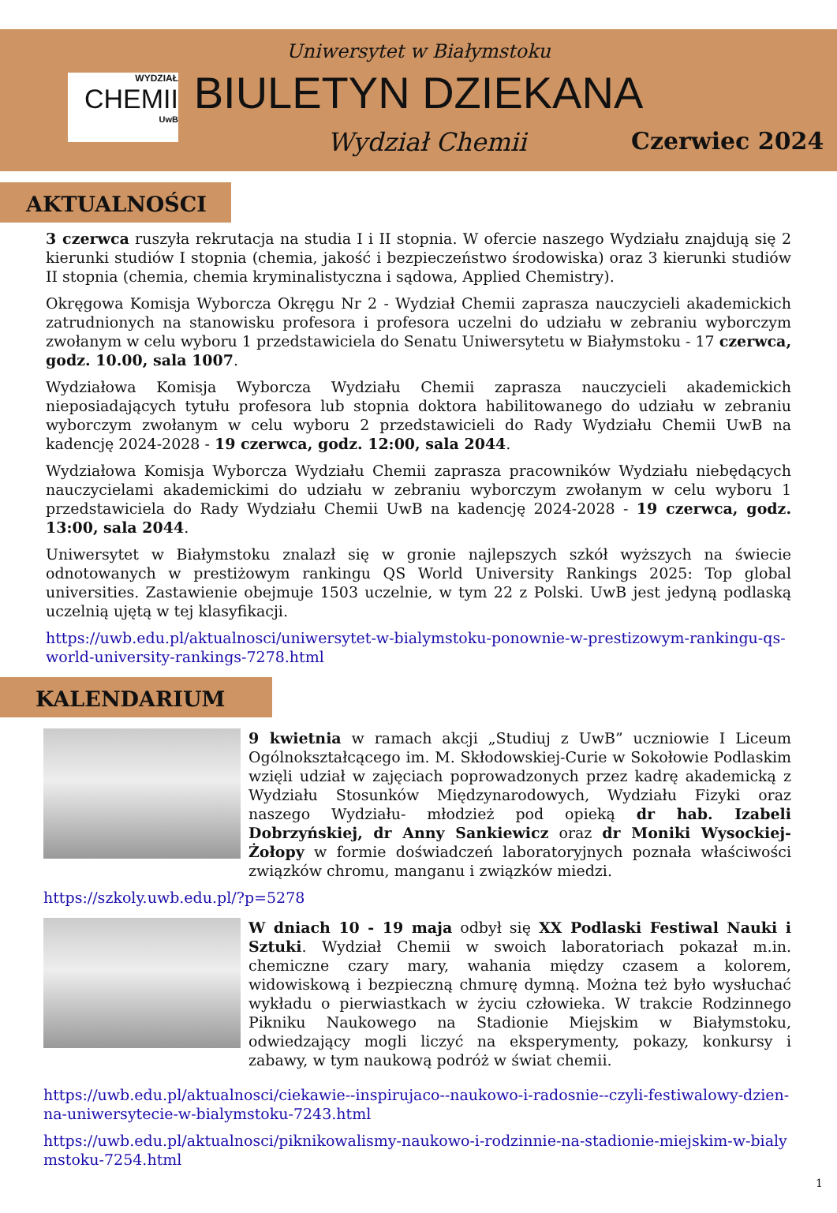WYDZIAŁ
CHEMII
UwB
Uniwersytet w Białymstoku
BIULETYN DZIEKANA
Wydział Chemii Czerwiec 2024
AKTUALNOŚCI
3 czerwca ruszyła rekrutacja na studia I i II stopnia. W ofercie naszego Wydziału znajdują się 2 kierunki studiów I stopnia (chemia, jakość i bezpieczeństwo środowiska) oraz 3 kierunki studiów II stopnia (chemia, chemia kryminalistyczna i sądowa, Applied Chemistry).
Okręgowa Komisja Wyborcza Okręgu Nr 2 - Wydział Chemii zaprasza nauczycieli akademickich zatrudnionych na stanowisku profesora i profesora uczelni do udziału w zebraniu wyborczym zwołanym w celu wyboru 1 przedstawiciela do Senatu Uniwersytetu w Białymstoku - 17 czerwca, godz. 10.00, sala 1007.
Wydziałowa Komisja Wyborcza Wydziału Chemii zaprasza nauczycieli akademickich nieposiadających tytułu profesora lub stopnia doktora habilitowanego do udziału w zebraniu wyborczym zwołanym w celu wyboru 2 przedstawicieli do Rady Wydziału Chemii UwB na kadencję 2024-2028 - 19 czerwca, godz. 12:00, sala 2044.
Wydziałowa Komisja Wyborcza Wydziału Chemii zaprasza pracowników Wydziału niebędących nauczycielami akademickimi do udziału w zebraniu wyborczym zwołanym w celu wyboru 1 przedstawiciela do Rady Wydziału Chemii UwB na kadencję 2024-2028 - 19 czerwca, godz. 13:00, sala 2044.
Uniwersytet w Białymstoku znalazł się w gronie najlepszych szkół wyższych na świecie odnotowanych w prestiżowym rankingu QS World University Rankings 2025: Top global universities. Zastawienie obejmuje 1503 uczelnie, w tym 22 z Polski. UwB jest jedyną podlaską uczelnią ujętą w tej klasyfikacji.
https://uwb.edu.pl/aktualnosci/uniwersytet-w-bialymstoku-ponownie-w-prestizowym-rankingu-qs-world-university-rankings-7278.html
KALENDARIUM
9 kwietnia w ramach akcji „Studiuj z UwB” uczniowie I Liceum Ogólnokształcącego im. M. Skłodowskiej-Curie w Sokołowie Podlaskim wzięli udział w zajęciach poprowadzonych przez kadrę akademicką z Wydziału Stosunków Międzynarodowych, Wydziału Fizyki oraz naszego Wydziału- młodzież pod opieką dr hab. Izabeli Dobrzyńskiej, dr Anny Sankiewicz oraz dr Moniki Wysockiej-Żołopy w formie doświadczeń laboratoryjnych poznała właściwości związków chromu, manganu i związków miedzi.
https://szkoly.uwb.edu.pl/?p=5278
W dniach 10 - 19 maja odbył się XX Podlaski Festiwal Nauki i Sztuki. Wydział Chemii w swoich laboratoriach pokazał m.in. chemiczne czary mary, wahania między czasem a kolorem, widowiskową i bezpieczną chmurę dymną. Można też było wysłuchać wykładu o pierwiastkach w życiu człowieka. W trakcie Rodzinnego Pikniku Naukowego na Stadionie Miejskim w Białymstoku, odwiedzający mogli liczyć na eksperymenty, pokazy, konkursy i zabawy, w tym naukową podróż w świat chemii.
https://uwb.edu.pl/aktualnosci/ciekawie--inspirujaco--naukowo-i-radosnie--czyli-festiwalowy-dzien-na-uniwersytecie-w-bialymstoku-7243.html
https://uwb.edu.pl/aktualnosci/piknikowalismy-naukowo-i-rodzinnie-na-stadionie-miejskim-w-bialymstoku-7254.html
1